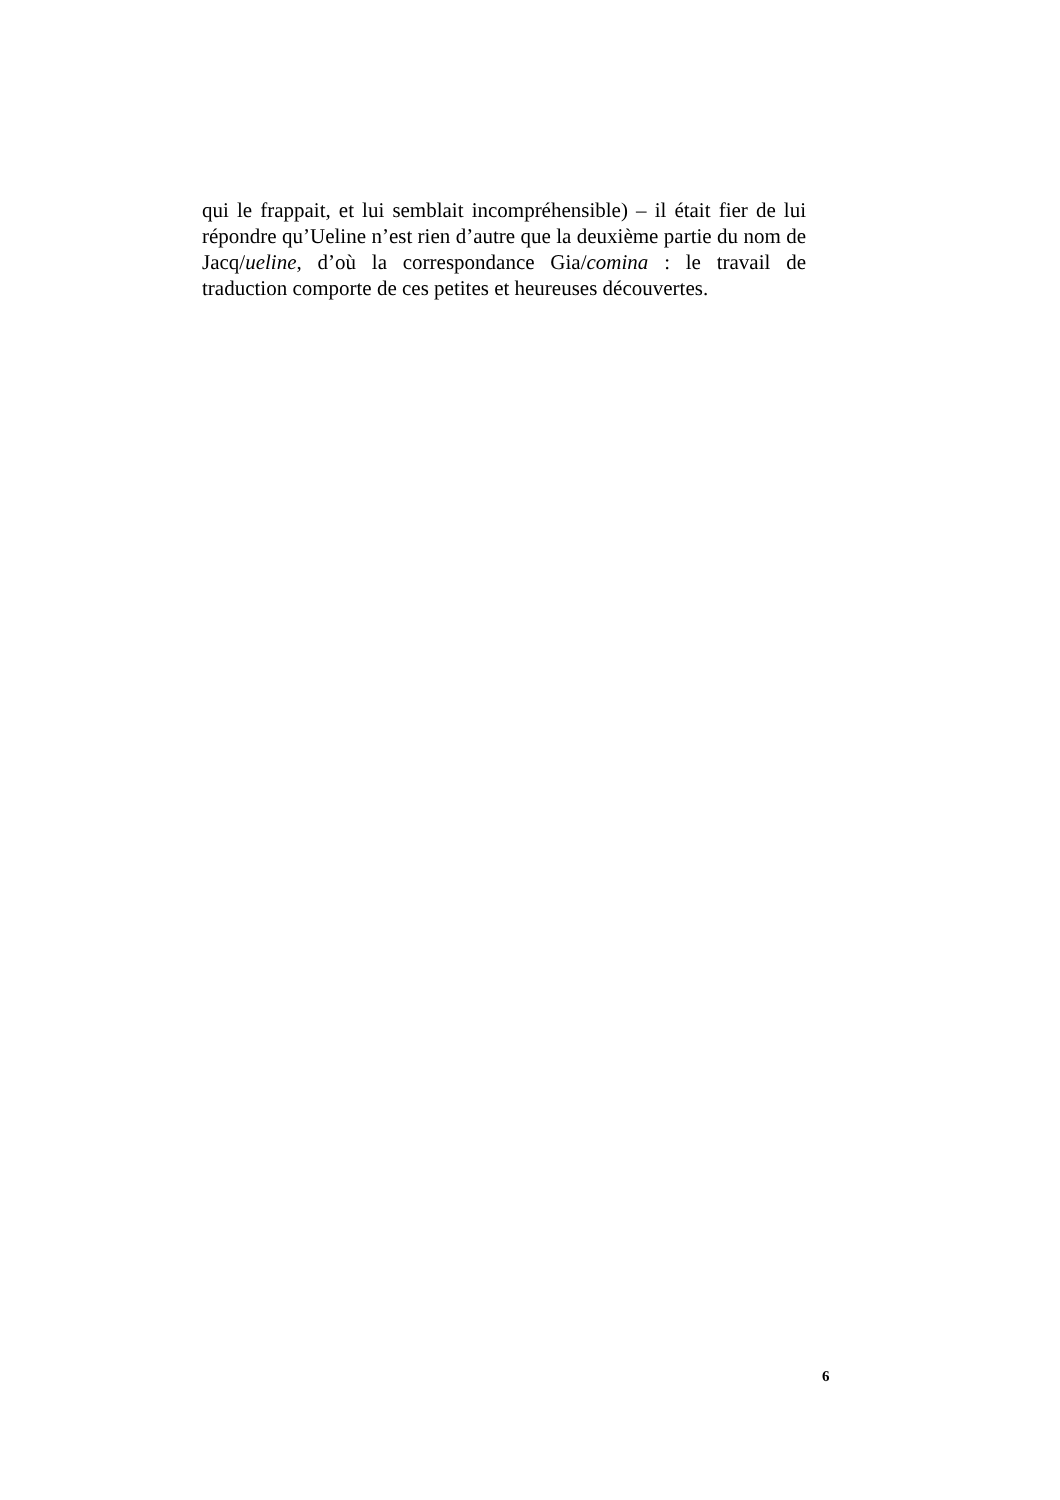qui le frappait, et lui semblait incompréhensible) – il était fier de lui répondre qu’Ueline n’est rien d’autre que la deuxième partie du nom de Jacq/ueline, d’où la correspondance Gia/comina : le travail de traduction comporte de ces petites et heureuses découvertes.
6